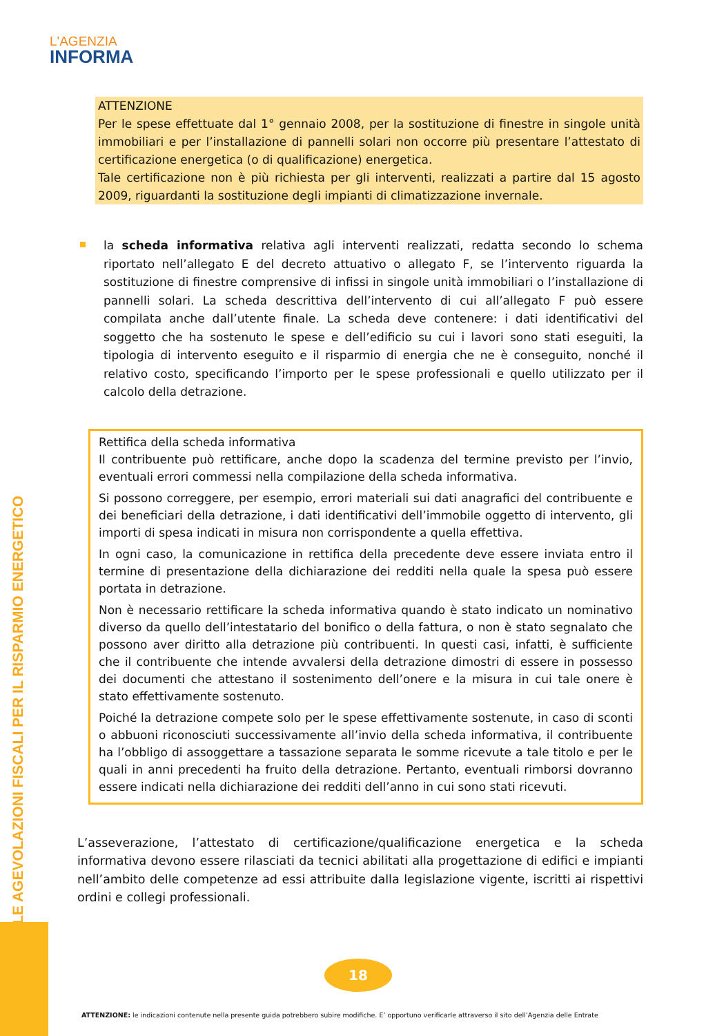L'AGENZIA
INFORMA
LE AGEVOLAZIONI FISCALI PER IL RISPARMIO ENERGETICO
ATTENZIONE
Per le spese effettuate dal 1° gennaio 2008, per la sostituzione di finestre in singole unità immobiliari e per l’installazione di pannelli solari non occorre più presentare l’attestato di certificazione energetica (o di qualificazione) energetica.
Tale certificazione non è più richiesta per gli interventi, realizzati a partire dal 15 agosto 2009, riguardanti la sostituzione degli impianti di climatizzazione invernale.
la scheda informativa relativa agli interventi realizzati, redatta secondo lo schema riportato nell’allegato E del decreto attuativo o allegato F, se l’intervento riguarda la sostituzione di finestre comprensive di infissi in singole unità immobiliari o l’installazione di pannelli solari. La scheda descrittiva dell’intervento di cui all’allegato F può essere compilata anche dall’utente finale. La scheda deve contenere: i dati identificativi del soggetto che ha sostenuto le spese e dell’edificio su cui i lavori sono stati eseguiti, la tipologia di intervento eseguito e il risparmio di energia che ne è conseguito, nonché il relativo costo, specificando l’importo per le spese professionali e quello utilizzato per il calcolo della detrazione.
Rettifica della scheda informativa
Il contribuente può rettificare, anche dopo la scadenza del termine previsto per l’invio, eventuali errori commessi nella compilazione della scheda informativa.
Si possono correggere, per esempio, errori materiali sui dati anagrafici del contribuente e dei beneficiari della detrazione, i dati identificativi dell’immobile oggetto di intervento, gli importi di spesa indicati in misura non corrispondente a quella effettiva.
In ogni caso, la comunicazione in rettifica della precedente deve essere inviata entro il termine di presentazione della dichiarazione dei redditi nella quale la spesa può essere portata in detrazione.
Non è necessario rettificare la scheda informativa quando è stato indicato un nominativo diverso da quello dell’intestatario del bonifico o della fattura, o non è stato segnalato che possono aver diritto alla detrazione più contribuenti. In questi casi, infatti, è sufficiente che il contribuente che intende avvalersi della detrazione dimostri di essere in possesso dei documenti che attestano il sostenimento dell’onere e la misura in cui tale onere è stato effettivamente sostenuto.
Poiché la detrazione compete solo per le spese effettivamente sostenute, in caso di sconti o abbuoni riconosciuti successivamente all’invio della scheda informativa, il contribuente ha l’obbligo di assoggettare a tassazione separata le somme ricevute a tale titolo e per le quali in anni precedenti ha fruito della detrazione. Pertanto, eventuali rimborsi dovranno essere indicati nella dichiarazione dei redditi dell’anno in cui sono stati ricevuti.
L’asseverazione, l’attestato di certificazione/qualificazione energetica e la scheda informativa devono essere rilasciati da tecnici abilitati alla progettazione di edifici e impianti nell’ambito delle competenze ad essi attribuite dalla legislazione vigente, iscritti ai rispettivi ordini e collegi professionali.
18
ATTENZIONE: le indicazioni contenute nella presente guida potrebbero subire modifiche. E’ opportuno verificarle attraverso il sito dell’Agenzia delle Entrate